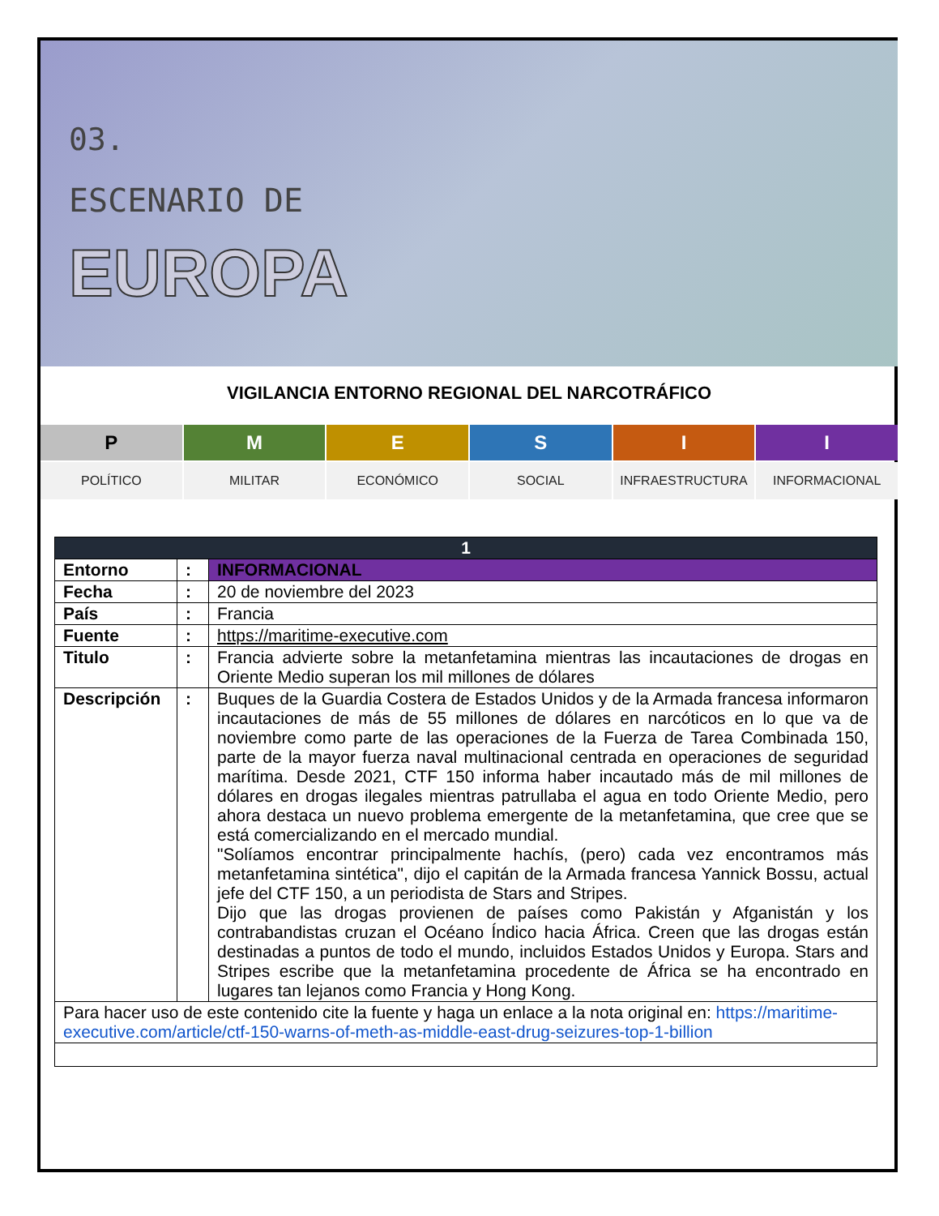03.
ESCENARIO DE
EUROPA
VIGILANCIA ENTORNO REGIONAL DEL NARCOTRÁFICO
P
M
E
S
I
I
POLÍTICO MILITAR ECONÓMICO SOCIAL INFRAESTRUCTURA INFORMACIONAL
| 1 | | |
| --- | --- | --- |
| Entorno | : | INFORMACIONAL |
| Fecha | : | 20 de noviembre del 2023 |
| País | : | Francia |
| Fuente | : | https://maritime-executive.com |
| Titulo | : | Francia advierte sobre la metanfetamina mientras las incautaciones de drogas en Oriente Medio superan los mil millones de dólares |
| Descripción | : | Buques de la Guardia Costera de Estados Unidos y de la Armada francesa informaron incautaciones de más de 55 millones de dólares en narcóticos en lo que va de noviembre como parte de las operaciones de la Fuerza de Tarea Combinada 150, parte de la mayor fuerza naval multinacional centrada en operaciones de seguridad marítima. Desde 2021, CTF 150 informa haber incautado más de mil millones de dólares en drogas ilegales mientras patrullaba el agua en todo Oriente Medio, pero ahora destaca un nuevo problema emergente de la metanfetamina, que cree que se está comercializando en el mercado mundial. "Solíamos encontrar principalmente hachís, (pero) cada vez encontramos más metanfetamina sintética", dijo el capitán de la Armada francesa Yannick Bossu, actual jefe del CTF 150, a un periodista de Stars and Stripes. Dijo que las drogas provienen de países como Pakistán y Afganistán y los contrabandistas cruzan el Océano Índico hacia África. Creen que las drogas están destinadas a puntos de todo el mundo, incluidos Estados Unidos y Europa. Stars and Stripes escribe que la metanfetamina procedente de África se ha encontrado en lugares tan lejanos como Francia y Hong Kong. |
| Para hacer uso de este contenido cite la fuente y haga un enlace a la nota original en: https://maritime-executive.com/article/ctf-150-warns-of-meth-as-middle-east-drug-seizures-top-1-billion | | |